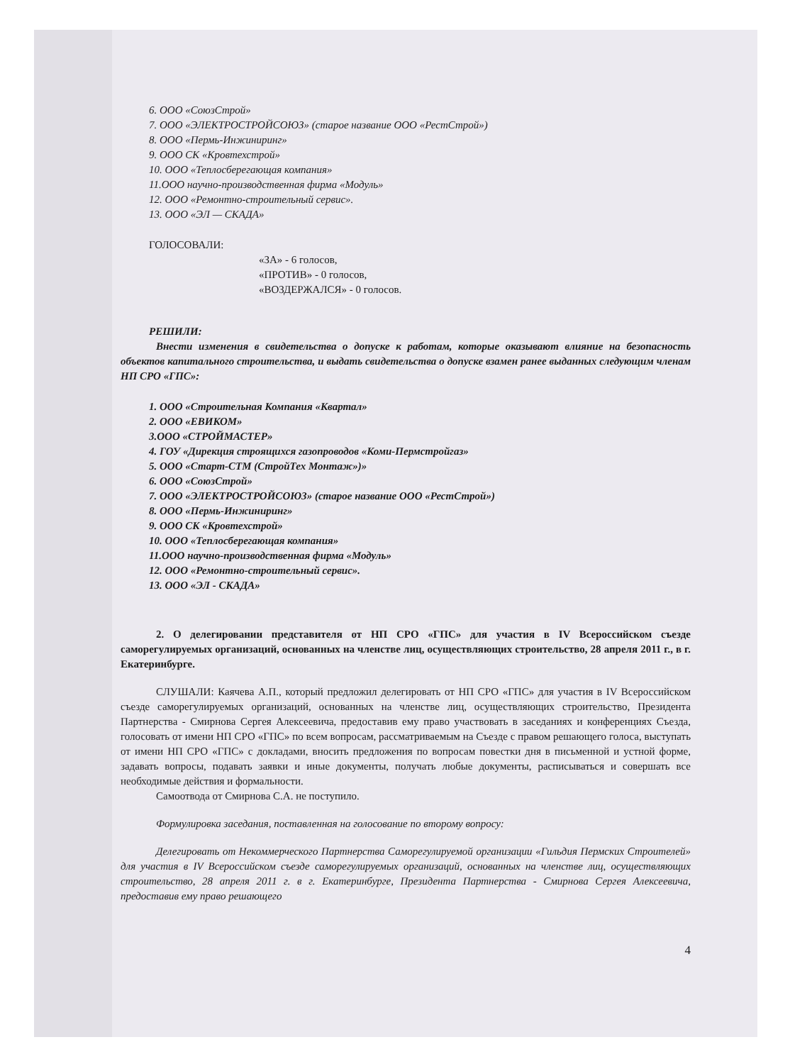6. ООО «СоюзСтрой»
7. ООО «ЭЛЕКТРОСТРОЙСОЮЗ» (старое название ООО «РестСтрой»)
8. ООО «Пермь-Инжиниринг»
9. ООО СК «Кровтехстрой»
10. ООО «Теплосберегающая компания»
11.ООО научно-производственная фирма «Модуль»
12. ООО «Ремонтно-строительный сервис».
13. ООО «ЭЛ — СКАДА»
ГОЛОСОВАЛИ:
«ЗА» - 6 голосов,
«ПРОТИВ» - 0 голосов,
«ВОЗДЕРЖАЛСЯ» - 0 голосов.
РЕШИЛИ:
Внести изменения в свидетельства о допуске к работам, которые оказывают влияние на безопасность объектов капитального строительства, и выдать свидетельства о допуске взамен ранее выданных следующим членам НП СРО «ГПС»:
1. ООО «Строительная Компания «Квартал»
2. ООО «ЕВИКОМ»
3.ООО «СТРОЙМАСТЕР»
4. ГОУ «Дирекция строящихся газопроводов «Коми-Пермстройгаз»
5. ООО «Старт-СТМ (СтройТех Монтаж»)»
6. ООО «СоюзСтрой»
7. ООО «ЭЛЕКТРОСТРОЙСОЮЗ» (старое название ООО «РестСтрой»)
8. ООО «Пермь-Инжиниринг»
9. ООО СК «Кровтехстрой»
10. ООО «Теплосберегающая компания»
11.ООО научно-производственная фирма «Модуль»
12. ООО «Ремонтно-строительный сервис».
13. ООО «ЭЛ - СКАДА»
2. О делегировании представителя от НП СРО «ГПС» для участия в IV Всероссийском съезде саморегулируемых организаций, основанных на членстве лиц, осуществляющих строительство, 28 апреля 2011 г., в г. Екатеринбурге.
СЛУШАЛИ: Каячева А.П., который предложил делегировать от НП СРО «ГПС» для участия в IV Всероссийском съезде саморегулируемых организаций, основанных на членстве лиц, осуществляющих строительство, Президента Партнерства - Смирнова Сергея Алексеевича, предоставив ему право участвовать в заседаниях и конференциях Съезда, голосовать от имени НП СРО «ГПС» по всем вопросам, рассматриваемым на Съезде с правом решающего голоса, выступать от имени НП СРО «ГПС» с докладами, вносить предложения по вопросам повестки дня в письменной и устной форме, задавать вопросы, подавать заявки и иные документы, получать любые документы, расписываться и совершать все необходимые действия и формальности.
Самоотвода от Смирнова С.А. не поступило.
Формулировка заседания, поставленная на голосование по второму вопросу:
Делегировать от Некоммерческого Партнерства Саморегулируемой организации «Гильдия Пермских Строителей» для участия в IV Всероссийском съезде саморегулируемых организаций, основанных на членстве лиц, осуществляющих строительство, 28 апреля 2011 г. в г. Екатеринбурге, Президента Партнерства - Смирнова Сергея Алексеевича, предоставив ему право решающего
4